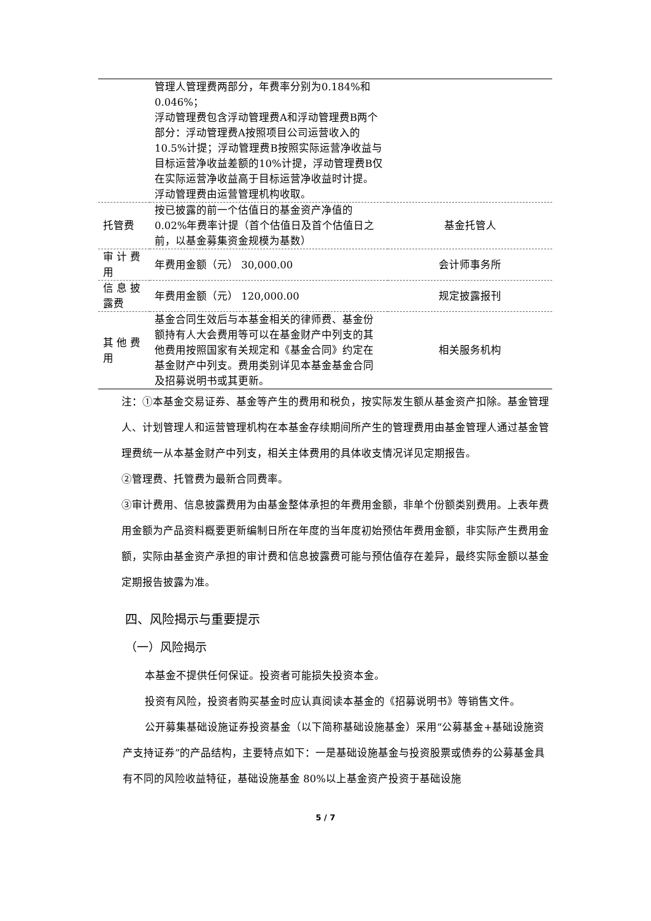| | 管理人管理费两部分，年费率分别为0.184%和0.046%； 浮动管理费包含浮动管理费A和浮动管理费B两个部分：浮动管理费A按照项目公司运营收入的10.5%计提；浮动管理费B按照实际运营净收益与目标运营净收益差额的10%计提，浮动管理费B仅在实际运营净收益高于目标运营净收益时计提。浮动管理费由运营管理机构收取。 | |
| 托管费 | 按已披露的前一个估值日的基金资产净值的0.02%年费率计提（首个估值日及首个估值日之前，以基金募集资金规模为基数） | 基金托管人 |
| 审 计 费用 | 年费用金额（元） 30,000.00 | 会计师事务所 |
| 信 息 披露费 | 年费用金额（元） 120,000.00 | 规定披露报刊 |
| 其 他 费用 | 基金合同生效后与本基金相关的律师费、基金份额持有人大会费用等可以在基金财产中列支的其他费用按照国家有关规定和《基金合同》约定在基金财产中列支。费用类别详见本基金基金合同及招募说明书或其更新。 | 相关服务机构 |
注：①本基金交易证券、基金等产生的费用和税负，按实际发生额从基金资产扣除。基金管理人、计划管理人和运营管理机构在本基金存续期间所产生的管理费用由基金管理人通过基金管理费统一从本基金财产中列支，相关主体费用的具体收支情况详见定期报告。
②管理费、托管费为最新合同费率。
③审计费用、信息披露费用为由基金整体承担的年费用金额，非单个份额类别费用。上表年费用金额为产品资料概要更新编制日所在年度的当年度初始预估年费用金额，非实际产生费用金额，实际由基金资产承担的审计费和信息披露费可能与预估值存在差异，最终实际金额以基金定期报告披露为准。
四、风险揭示与重要提示
（一）风险揭示
本基金不提供任何保证。投资者可能损失投资本金。
投资有风险，投资者购买基金时应认真阅读本基金的《招募说明书》等销售文件。
公开募集基础设施证券投资基金（以下简称基础设施基金）采用“公募基金+基础设施资产支持证券”的产品结构，主要特点如下：一是基础设施基金与投资股票或债券的公募基金具有不同的风险收益特征，基础设施基金 80%以上基金资产投资于基础设施
5 / 7